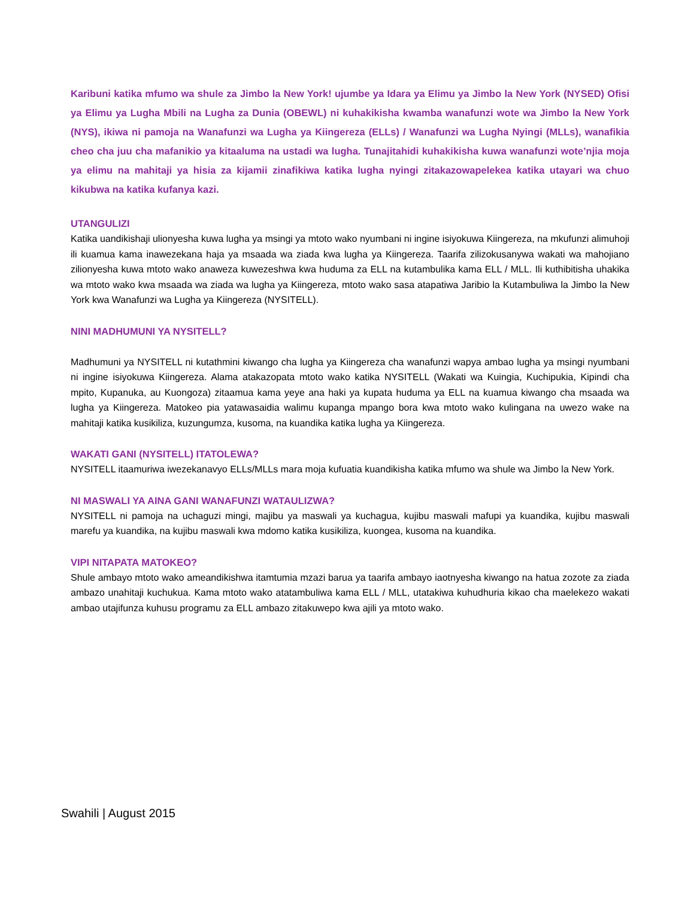Karibuni katika mfumo wa shule za Jimbo la New York! ujumbe ya Idara ya Elimu ya Jimbo la New York (NYSED) Ofisi ya Elimu ya Lugha Mbili na Lugha za Dunia (OBEWL) ni kuhakikisha kwamba wanafunzi wote wa Jimbo la New York (NYS), ikiwa ni pamoja na Wanafunzi wa Lugha ya Kiingereza (ELLs) / Wanafunzi wa Lugha Nyingi (MLLs), wanafikia cheo cha juu cha mafanikio ya kitaaluma na ustadi wa lugha. Tunajitahidi kuhakikisha kuwa wanafunzi wote’njia moja ya elimu na mahitaji ya hisia za kijamii zinafikiwa katika lugha nyingi zitakazowapelekea katika utayari wa chuo kikubwa na katika kufanya kazi.
UTANGULIZI
Katika uandikishaji ulionyesha kuwa lugha ya msingi ya mtoto wako nyumbani ni ingine isiyokuwa Kiingereza, na mkufunzi alimuhoji ili kuamua kama inawezekana haja ya msaada wa ziada kwa lugha ya Kiingereza. Taarifa zilizokusanywa wakati wa mahojiano zilionyesha kuwa mtoto wako anaweza kuwezeshwa kwa huduma za ELL na kutambulika kama ELL / MLL. Ili kuthibitisha uhakika wa mtoto wako kwa msaada wa ziada wa lugha ya Kiingereza, mtoto wako sasa atapatiwa Jaribio la Kutambuliwa la Jimbo la New York kwa Wanafunzi wa Lugha ya Kiingereza (NYSITELL).
NINI MADHUMUNI YA NYSITELL?
Madhumuni ya NYSITELL ni kutathmini kiwango cha lugha ya Kiingereza cha wanafunzi wapya ambao lugha ya msingi nyumbani ni ingine isiyokuwa Kiingereza. Alama atakazopata mtoto wako katika NYSITELL (Wakati wa Kuingia, Kuchipukia, Kipindi cha mpito, Kupanuka, au Kuongoza) zitaamua kama yeye ana haki ya kupata huduma ya ELL na kuamua kiwango cha msaada wa lugha ya Kiingereza. Matokeo pia yatawasaidia walimu kupanga mpango bora kwa mtoto wako kulingana na uwezo wake na mahitaji katika kusikiliza, kuzungumza, kusoma, na kuandika katika lugha ya Kiingereza.
WAKATI GANI (NYSITELL) ITATOLEWA?
NYSITELL itaamuriwa iwezekanavyo ELLs/MLLs mara moja kufuatia kuandikisha katika mfumo wa shule wa Jimbo la New York.
NI MASWALI YA AINA GANI WANAFUNZI WATAULIZWA?
NYSITELL ni pamoja na uchaguzi mingi, majibu ya maswali ya kuchagua, kujibu maswali mafupi ya kuandika, kujibu maswali marefu ya kuandika, na kujibu maswali kwa mdomo katika kusikiliza, kuongea, kusoma na kuandika.
VIPI NITAPATA MATOKEO?
Shule ambayo mtoto wako ameandikishwa itamtumia mzazi barua ya taarifa ambayo iaotnyesha kiwango na hatua zozote za ziada ambazo unahitaji kuchukua. Kama mtoto wako atatambuliwa kama ELL / MLL, utatakiwa kuhudhuria kikao cha maelekezo wakati ambao utajifunza kuhusu programu za ELL ambazo zitakuwepo kwa ajili ya mtoto wako.
Swahili | August 2015